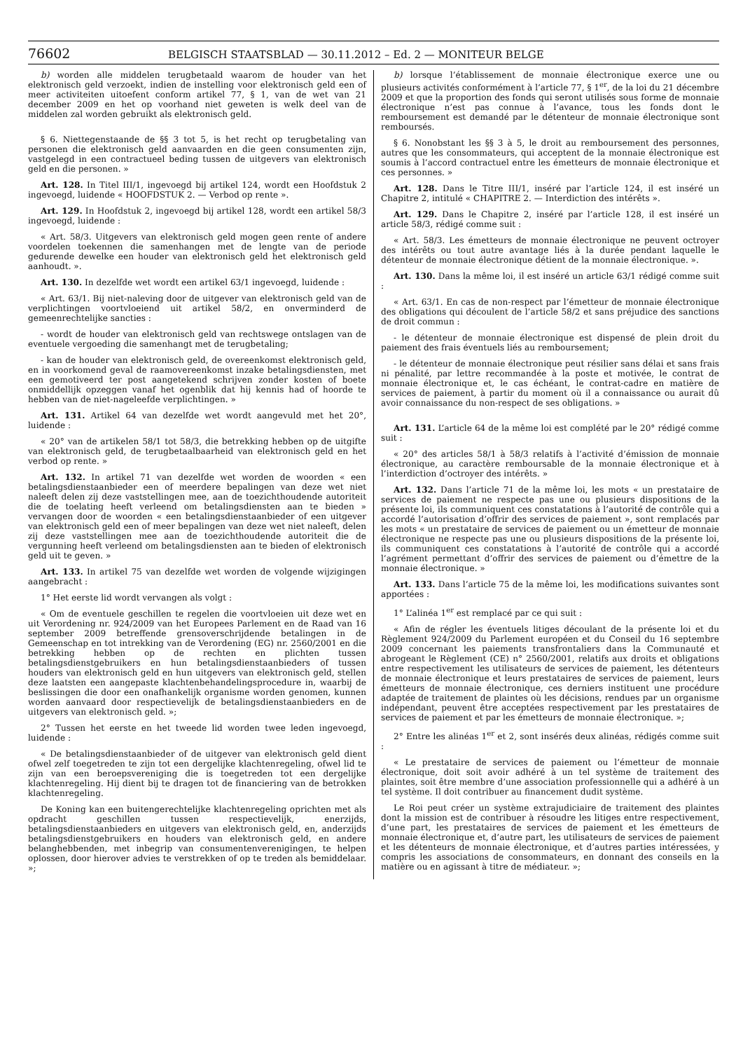76602 BELGISCH STAATSBLAD — 30.11.2012 – Ed. 2 — MONITEUR BELGE
b) worden alle middelen terugbetaald waarom de houder van het elektronisch geld verzoekt, indien de instelling voor elektronisch geld een of meer activiteiten uitoefent conform artikel 77, § 1, van de wet van 21 december 2009 en het op voorhand niet geweten is welk deel van de middelen zal worden gebruikt als elektronisch geld.
§ 6. Niettegenstaande de §§ 3 tot 5, is het recht op terugbetaling van personen die elektronisch geld aanvaarden en die geen consumenten zijn, vastgelegd in een contractueel beding tussen de uitgevers van elektronisch geld en die personen. »
Art. 128. In Titel III/1, ingevoegd bij artikel 124, wordt een Hoofdstuk 2 ingevoegd, luidende « HOOFDSTUK 2. — Verbod op rente ».
Art. 129. In Hoofdstuk 2, ingevoegd bij artikel 128, wordt een artikel 58/3 ingevoegd, luidende :
« Art. 58/3. Uitgevers van elektronisch geld mogen geen rente of andere voordelen toekennen die samenhangen met de lengte van de periode gedurende dewelke een houder van elektronisch geld het elektronisch geld aanhoudt. ».
Art. 130. In dezelfde wet wordt een artikel 63/1 ingevoegd, luidende :
« Art. 63/1. Bij niet-naleving door de uitgever van elektronisch geld van de verplichtingen voortvloeiend uit artikel 58/2, en onverminderd de gemeenrechtelijke sancties :
- wordt de houder van elektronisch geld van rechtswege ontslagen van de eventuele vergoeding die samenhangt met de terugbetaling;
- kan de houder van elektronisch geld, de overeenkomst elektronisch geld, en in voorkomend geval de raamovereenkomst inzake betalingsdiensten, met een gemotiveerd ter post aangetekend schrijven zonder kosten of boete onmiddellijk opzeggen vanaf het ogenblik dat hij kennis had of hoorde te hebben van de niet-nageleefde verplichtingen. »
Art. 131. Artikel 64 van dezelfde wet wordt aangevuld met het 20°, luidende :
« 20° van de artikelen 58/1 tot 58/3, die betrekking hebben op de uitgifte van elektronisch geld, de terugbetaalbaarheid van elektronisch geld en het verbod op rente. »
Art. 132. In artikel 71 van dezelfde wet worden de woorden « een betalingsdienstaanbieder een of meerdere bepalingen van deze wet niet naleeft delen zij deze vaststellingen mee, aan de toezichthoudende autoriteit die de toelating heeft verleend om betalingsdiensten aan te bieden » vervangen door de woorden « een betalingsdienstaanbieder of een uitgever van elektronisch geld een of meer bepalingen van deze wet niet naleeft, delen zij deze vaststellingen mee aan de toezichthoudende autoriteit die de vergunning heeft verleend om betalingsdiensten aan te bieden of elektronisch geld uit te geven. »
Art. 133. In artikel 75 van dezelfde wet worden de volgende wijzigingen aangebracht :
1° Het eerste lid wordt vervangen als volgt :
« Om de eventuele geschillen te regelen die voortvloeien uit deze wet en uit Verordening nr. 924/2009 van het Europees Parlement en de Raad van 16 september 2009 betreffende grensoverschrijdende betalingen in de Gemeenschap en tot intrekking van de Verordening (EG) nr. 2560/2001 en die betrekking hebben op de rechten en plichten tussen betalingsdienstgebruikers en hun betalingsdienstaanbieders of tussen houders van elektronisch geld en hun uitgevers van elektronisch geld, stellen deze laatsten een aangepaste klachtenbehandelingsprocedure in, waarbij de beslissingen die door een onafhankelijk organisme worden genomen, kunnen worden aanvaard door respectievelijk de betalingsdienstaanbieders en de uitgevers van elektronisch geld. »;
2° Tussen het eerste en het tweede lid worden twee leden ingevoegd, luidende :
« De betalingsdienstaanbieder of de uitgever van elektronisch geld dient ofwel zelf toegetreden te zijn tot een dergelijke klachtenregeling, ofwel lid te zijn van een beroepsvereniging die is toegetreden tot een dergelijke klachtenregeling. Hij dient bij te dragen tot de financiering van de betrokken klachtenregeling.
De Koning kan een buitengerechtelijke klachtenregeling oprichten met als opdracht geschillen tussen respectievelijk, enerzijds, betalingsdienstaanbieders en uitgevers van elektronisch geld, en, anderzijds betalingsdienstgebruikers en houders van elektronisch geld, en andere belanghebbenden, met inbegrip van consumentenverenigingen, te helpen oplossen, door hierover advies te verstrekken of op te treden als bemiddelaar. »;
b) lorsque l’établissement de monnaie électronique exerce une ou plusieurs activités conformément à l’article 77, § 1<sup>er</sup>, de la loi du 21 décembre 2009 et que la proportion des fonds qui seront utilisés sous forme de monnaie électronique n’est pas connue à l’avance, tous les fonds dont le remboursement est demandé par le détenteur de monnaie électronique sont remboursés.
§ 6. Nonobstant les §§ 3 à 5, le droit au remboursement des personnes, autres que les consommateurs, qui acceptent de la monnaie électronique est soumis à l’accord contractuel entre les émetteurs de monnaie électronique et ces personnes. »
Art. 128. Dans le Titre III/1, inséré par l’article 124, il est inséré un Chapitre 2, intitulé « CHAPITRE 2. — Interdiction des intérêts ».
Art. 129. Dans le Chapitre 2, inséré par l’article 128, il est inséré un article 58/3, rédigé comme suit :
« Art. 58/3. Les émetteurs de monnaie électronique ne peuvent octroyer des intérêts ou tout autre avantage liés à la durée pendant laquelle le détenteur de monnaie électronique détient de la monnaie électronique. ».
Art. 130. Dans la même loi, il est inséré un article 63/1 rédigé comme suit :
« Art. 63/1. En cas de non-respect par l’émetteur de monnaie électronique des obligations qui découlent de l’article 58/2 et sans préjudice des sanctions de droit commun :
- le détenteur de monnaie électronique est dispensé de plein droit du paiement des frais éventuels liés au remboursement;
- le détenteur de monnaie électronique peut résilier sans délai et sans frais ni pénalité, par lettre recommandée à la poste et motivée, le contrat de monnaie électronique et, le cas échéant, le contrat-cadre en matière de services de paiement, à partir du moment où il a connaissance ou aurait dû avoir connaissance du non-respect de ses obligations. »
Art. 131. L’article 64 de la même loi est complété par le 20° rédigé comme suit :
« 20° des articles 58/1 à 58/3 relatifs à l’activité d’émission de monnaie électronique, au caractère remboursable de la monnaie électronique et à l’interdiction d’octroyer des intérêts. »
Art. 132. Dans l’article 71 de la même loi, les mots « un prestataire de services de paiement ne respecte pas une ou plusieurs dispositions de la présente loi, ils communiquent ces constatations à l’autorité de contrôle qui a accordé l’autorisation d’offrir des services de paiement », sont remplacés par les mots « un prestataire de services de paiement ou un émetteur de monnaie électronique ne respecte pas une ou plusieurs dispositions de la présente loi, ils communiquent ces constatations à l’autorité de contrôle qui a accordé l’agrément permettant d’offrir des services de paiement ou d’émettre de la monnaie électronique. »
Art. 133. Dans l’article 75 de la même loi, les modifications suivantes sont apportées :
1° L’alinéa 1<sup>er</sup> est remplacé par ce qui suit :
« Afin de régler les éventuels litiges découlant de la présente loi et du Règlement 924/2009 du Parlement européen et du Conseil du 16 septembre 2009 concernant les paiements transfrontaliers dans la Communauté et abrogeant le Règlement (CE) n° 2560/2001, relatifs aux droits et obligations entre respectivement les utilisateurs de services de paiement, les détenteurs de monnaie électronique et leurs prestataires de services de paiement, leurs émetteurs de monnaie électronique, ces derniers instituent une procédure adaptée de traitement de plaintes où les décisions, rendues par un organisme indépendant, peuvent être acceptées respectivement par les prestataires de services de paiement et par les émetteurs de monnaie électronique. »;
2° Entre les alinéas 1<sup>er</sup> et 2, sont insérés deux alinéas, rédigés comme suit :
« Le prestataire de services de paiement ou l’émetteur de monnaie électronique, doit soit avoir adhéré à un tel système de traitement des plaintes, soit être membre d’une association professionnelle qui a adhéré à un tel système. Il doit contribuer au financement dudit système.
Le Roi peut créer un système extrajudiciaire de traitement des plaintes dont la mission est de contribuer à résoudre les litiges entre respectivement, d’une part, les prestataires de services de paiement et les émetteurs de monnaie électronique et, d’autre part, les utilisateurs de services de paiement et les détenteurs de monnaie électronique, et d’autres parties intéressées, y compris les associations de consommateurs, en donnant des conseils en la matière ou en agissant à titre de médiateur. »;